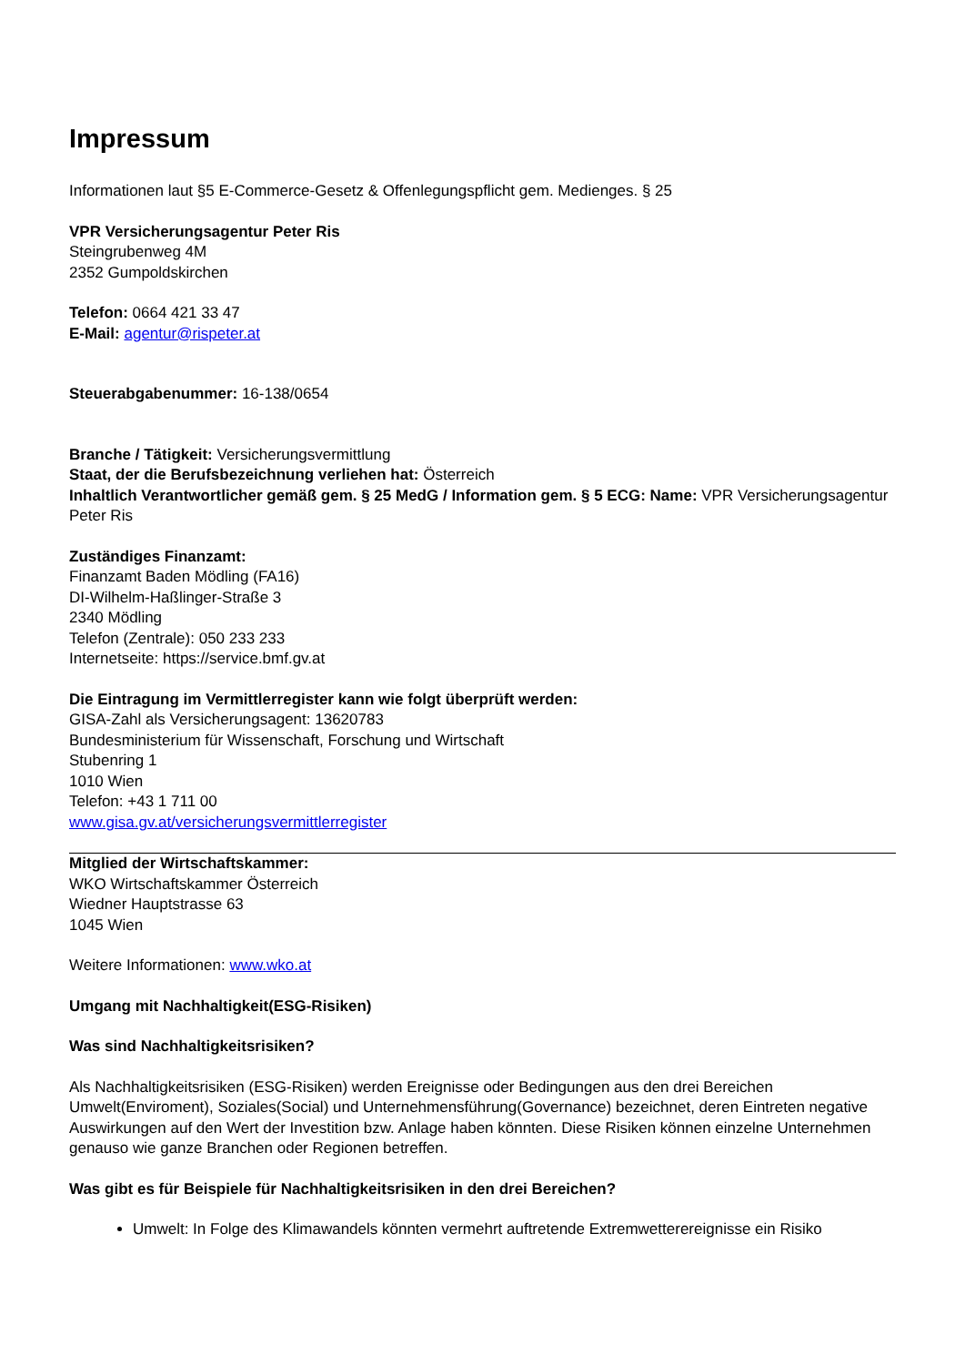Impressum
Informationen laut §5 E-Commerce-Gesetz & Offenlegungspflicht gem. Medienges. § 25
VPR Versicherungsagentur Peter Ris
Steingrubenweg 4M
2352 Gumpoldskirchen
Telefon: 0664 421 33 47
E-Mail: agentur@rispeter.at
Steuerabgabenummer: 16-138/0654
Branche / Tätigkeit: Versicherungsvermittlung
Staat, der die Berufsbezeichnung verliehen hat: Österreich
Inhaltlich Verantwortlicher gemäß gem. § 25 MedG / Information gem. § 5 ECG: Name: VPR Versicherungsagentur Peter Ris
Zuständiges Finanzamt:
Finanzamt Baden Mödling (FA16)
DI-Wilhelm-Haßlinger-Straße 3
2340 Mödling
Telefon (Zentrale): 050 233 233
Internetseite: https://service.bmf.gv.at
Die Eintragung im Vermittlerregister kann wie folgt überprüft werden:
GISA-Zahl als Versicherungsagent: 13620783
Bundesministerium für Wissenschaft, Forschung und Wirtschaft
Stubenring 1
1010 Wien
Telefon: +43 1 711 00
www.gisa.gv.at/versicherungsvermittlerregister
Mitglied der Wirtschaftskammer:
WKO Wirtschaftskammer Österreich
Wiedner Hauptstrasse 63
1045 Wien
Weitere Informationen: www.wko.at
Umgang mit Nachhaltigkeit(ESG-Risiken)
Was sind Nachhaltigkeitsrisiken?
Als Nachhaltigkeitsrisiken (ESG-Risiken) werden Ereignisse oder Bedingungen aus den drei Bereichen Umwelt(Enviroment), Soziales(Social) und Unternehmensführung(Governance) bezeichnet, deren Eintreten negative Auswirkungen auf den Wert der Investition bzw. Anlage haben könnten. Diese Risiken können einzelne Unternehmen genauso wie ganze Branchen oder Regionen betreffen.
Was gibt es für Beispiele für Nachhaltigkeitsrisiken in den drei Bereichen?
Umwelt: In Folge des Klimawandels könnten vermehrt auftretende Extremwetterereignisse ein Risiko